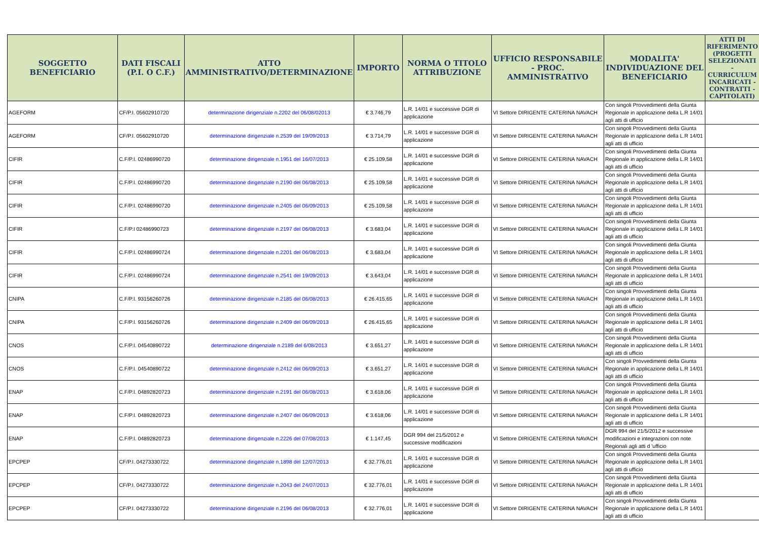| SOGGETTO BENEFICIARIO | DATI FISCALI (P.I. O C.F.) | ATTO AMMINISTRATIVO/DETERMINAZIONE | IMPORTO | NORMA O TITOLO ATTRIBUZIONE | UFFICIO RESPONSABILE - PROC. AMMINISTRATIVO | MODALITA' INDIVIDUAZIONE DEL BENEFICIARIO | ATTI DI RIFERIMENTO (PROGETTI SELEZIONATI - CURRICULUM INCARICATI - CONTRATTI - CAPITOLATI) |
| --- | --- | --- | --- | --- | --- | --- | --- |
| AGEFORM | CF/P.I. 05602910720 | determinazione dirigenziale n.2202 del 06/08/02013 | € 3.746,79 | L.R. 14/01 e successive DGR di applicazione | VI Settore DIRIGENTE CATERINA NAVACH | Con singoli Provvedimenti della Giunta Regionale in applicazione della L.R 14/01 agli atti di ufficio | |
| AGEFORM | CF/P.I. 05602910720 | determinazione dirigenziale n.2539 del 19/09/2013 | € 3.714,79 | L.R. 14/01 e successive DGR di applicazione | VI Settore DIRIGENTE CATERINA NAVACH | Con singoli Provvedimenti della Giunta Regionale in applicazione della L.R 14/01 agli atti di ufficio | |
| CIFIR | C.F/P.I. 02486990720 | determinazione dirigenziale n.1951 del 16/07/2013 | € 25.109,58 | L.R. 14/01 e successive DGR di applicazione | VI Settore DIRIGENTE CATERINA NAVACH | Con singoli Provvedimenti della Giunta Regionale in applicazione della L.R 14/01 agli atti di ufficio | |
| CIFIR | C.F/P.I. 02486990720 | determinazione dirigenziale n.2190 del 06/08/2013 | € 25.109,58 | L.R. 14/01 e successive DGR di applicazione | VI Settore DIRIGENTE CATERINA NAVACH | Con singoli Provvedimenti della Giunta Regionale in applicazione della L.R 14/01 agli atti di ufficio | |
| CIFIR | C.F/P.I. 02486990720 | determinazione dirigenziale n.2405 del 06/09/2013 | € 25.109,58 | L.R. 14/01 e successive DGR di applicazione | VI Settore DIRIGENTE CATERINA NAVACH | Con singoli Provvedimenti della Giunta Regionale in applicazione della L.R 14/01 agli atti di ufficio | |
| CIFIR | C.F/P.I 02486990723 | determinazione dirigenziale n.2197 del 06/08/2013 | € 3.683,04 | L.R. 14/01 e successive DGR di applicazione | VI Settore DIRIGENTE CATERINA NAVACH | Con singoli Provvedimenti della Giunta Regionale in applicazione della L.R 14/01 agli atti di ufficio | |
| CIFIR | C.F/P.I. 02486990724 | determinazione dirigenziale n.2201 del 06/08/2013 | € 3.683,04 | L.R. 14/01 e successive DGR di applicazione | VI Settore DIRIGENTE CATERINA NAVACH | Con singoli Provvedimenti della Giunta Regionale in applicazione della L.R 14/01 agli atti di ufficio | |
| CIFIR | C.F/P.I. 02486990724 | determinazione dirigenziale n.2541 del 19/09/2013 | € 3.643,04 | L.R. 14/01 e successive DGR di applicazione | VI Settore DIRIGENTE CATERINA NAVACH | Con singoli Provvedimenti della Giunta Regionale in applicazione della L.R 14/01 agli atti di ufficio | |
| CNIPA | C.F/P.I. 93156260726 | determinazione dirigenziale n.2185 del 06/08/2013 | € 26.415,65 | L.R. 14/01 e successive DGR di applicazione | VI Settore DIRIGENTE CATERINA NAVACH | Con singoli Provvedimenti della Giunta Regionale in applicazione della L.R 14/01 agli atti di ufficio | |
| CNIPA | C.F/P.I. 93156260726 | determinazione dirigenziale n.2409 del 06/09/2013 | € 26.415,65 | L.R. 14/01 e successive DGR di applicazione | VI Settore DIRIGENTE CATERINA NAVACH | Con singoli Provvedimenti della Giunta Regionale in applicazione della L.R 14/01 agli atti di ufficio | |
| CNOS | C.F/P.I. 04540890722 | determinazione dirigenziale n.2189 del 6/08/2013 | € 3.651,27 | L.R. 14/01 e successive DGR di applicazione | VI Settore DIRIGENTE CATERINA NAVACH | Con singoli Provvedimenti della Giunta Regionale in applicazione della L.R 14/01 agli atti di ufficio | |
| CNOS | C.F/P.I. 04540890722 | determinazione dirigenziale n.2412 del 06/09/2013 | € 3.651,27 | L.R. 14/01 e successive DGR di applicazione | VI Settore DIRIGENTE CATERINA NAVACH | Con singoli Provvedimenti della Giunta Regionale in applicazione della L.R 14/01 agli atti di ufficio | |
| ENAP | C.F/P.I. 04892820723 | determinazione dirigenziale n.2191 del 06/08/2013 | € 3.618,06 | L.R. 14/01 e successive DGR di applicazione | VI Settore DIRIGENTE CATERINA NAVACH | Con singoli Provvedimenti della Giunta Regionale in applicazione della L.R 14/01 agli atti di ufficio | |
| ENAP | C.F/P.I. 04892820723 | determinazione dirigenziale n.2407 del 06/09/2013 | € 3.618,06 | L.R. 14/01 e successive DGR di applicazione | VI Settore DIRIGENTE CATERINA NAVACH | Con singoli Provvedimenti della Giunta Regionale in applicazione della L.R 14/01 agli atti di ufficio | |
| ENAP | C.F/P.I. 04892820723 | determinazione dirigenziale n.2226 del 07/08/2013 | € 1.147,45 | DGR 994 del 21/5/2012 e successive modificazioni | VI Settore DIRIGENTE CATERINA NAVACH | DGR 994 del 21/5/2012 e successive modificazioni e integrazioni con note Regionali agli atti d 'ufficio | |
| EPCPEP | CF/P.I. 04273330722 | determinazione dirigenziale n.1898 del 12/07/2013 | € 32.776,01 | L.R. 14/01 e successive DGR di applicazione | VI Settore DIRIGENTE CATERINA NAVACH | Con singoli Provvedimenti della Giunta Regionale in applicazione della L.R 14/01 agli atti di ufficio | |
| EPCPEP | CF/P.I. 04273330722 | determinazione dirigenziale n.2043 del 24/07/2013 | € 32.776,01 | L.R. 14/01 e successive DGR di applicazione | VI Settore DIRIGENTE CATERINA NAVACH | Con singoli Provvedimenti della Giunta Regionale in applicazione della L.R 14/01 agli atti di ufficio | |
| EPCPEP | CF/P.I. 04273330722 | determinazione dirigenziale n.2196 del 06/08/2013 | € 32.776,01 | L.R. 14/01 e successive DGR di applicazione | VI Settore DIRIGENTE CATERINA NAVACH | Con singoli Provvedimenti della Giunta Regionale in applicazione della L.R 14/01 agli atti di ufficio | |